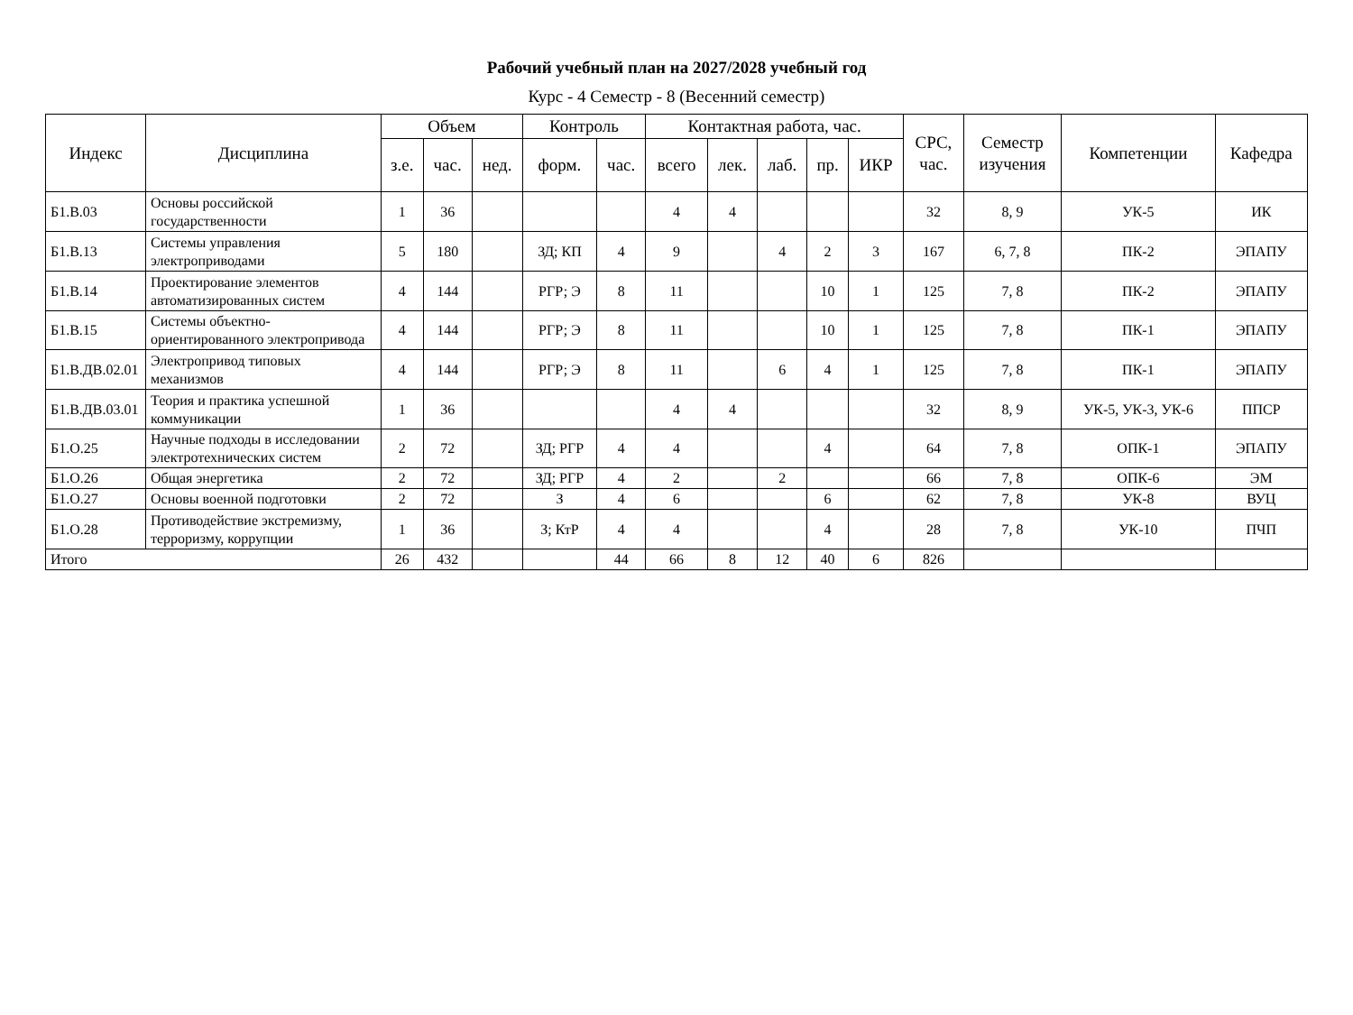Рабочий учебный план на 2027/2028 учебный год
Курс - 4 Семестр - 8 (Весенний семестр)
| Индекс | Дисциплина | Объем | | | Контроль | | Контактная работа, час. | | | | | СРС, час. | Семестр изучения | Компетенции | Кафедра |
| --- | --- | --- | --- | --- | --- | --- | --- | --- | --- | --- | --- | --- | --- | --- | --- |
| | | з.е. | час. | нед. | форм. | час. | всего | лек. | лаб. | пр. | ИКР | | | | |
| Б1.В.03 | Основы российской государственности | 1 | 36 | | | | 4 | 4 | | | | 32 | 8, 9 | УК-5 | ИК |
| Б1.В.13 | Системы управления электроприводами | 5 | 180 | | ЗД; КП | 4 | 9 | | 4 | 2 | 3 | 167 | 6, 7, 8 | ПК-2 | ЭПАПУ |
| Б1.В.14 | Проектирование элементов автоматизированных систем | 4 | 144 | | РГР; Э | 8 | 11 | | | 10 | 1 | 125 | 7, 8 | ПК-2 | ЭПАПУ |
| Б1.В.15 | Системы объектно-ориентированного электропривода | 4 | 144 | | РГР; Э | 8 | 11 | | | 10 | 1 | 125 | 7, 8 | ПК-1 | ЭПАПУ |
| Б1.В.ДВ.02.01 | Электропривод типовых механизмов | 4 | 144 | | РГР; Э | 8 | 11 | | 6 | 4 | 1 | 125 | 7, 8 | ПК-1 | ЭПАПУ |
| Б1.В.ДВ.03.01 | Теория и практика успешной коммуникации | 1 | 36 | | | | 4 | 4 | | | | 32 | 8, 9 | УК-5, УК-3, УК-6 | ППСР |
| Б1.О.25 | Научные подходы в исследовании электротехнических систем | 2 | 72 | | ЗД; РГР | 4 | 4 | | | 4 | | 64 | 7, 8 | ОПК-1 | ЭПАПУ |
| Б1.О.26 | Общая энергетика | 2 | 72 | | ЗД; РГР | 4 | 2 | | 2 | | | 66 | 7, 8 | ОПК-6 | ЭМ |
| Б1.О.27 | Основы военной подготовки | 2 | 72 | | З | 4 | 6 | | | 6 | | 62 | 7, 8 | УК-8 | ВУЦ |
| Б1.О.28 | Противодействие экстремизму, терроризму, коррупции | 1 | 36 | | З; КтР | 4 | 4 | | | 4 | | 28 | 7, 8 | УК-10 | ПЧП |
| Итого | | 26 | 432 | | | 44 | 66 | 8 | 12 | 40 | 6 | 826 | | | |